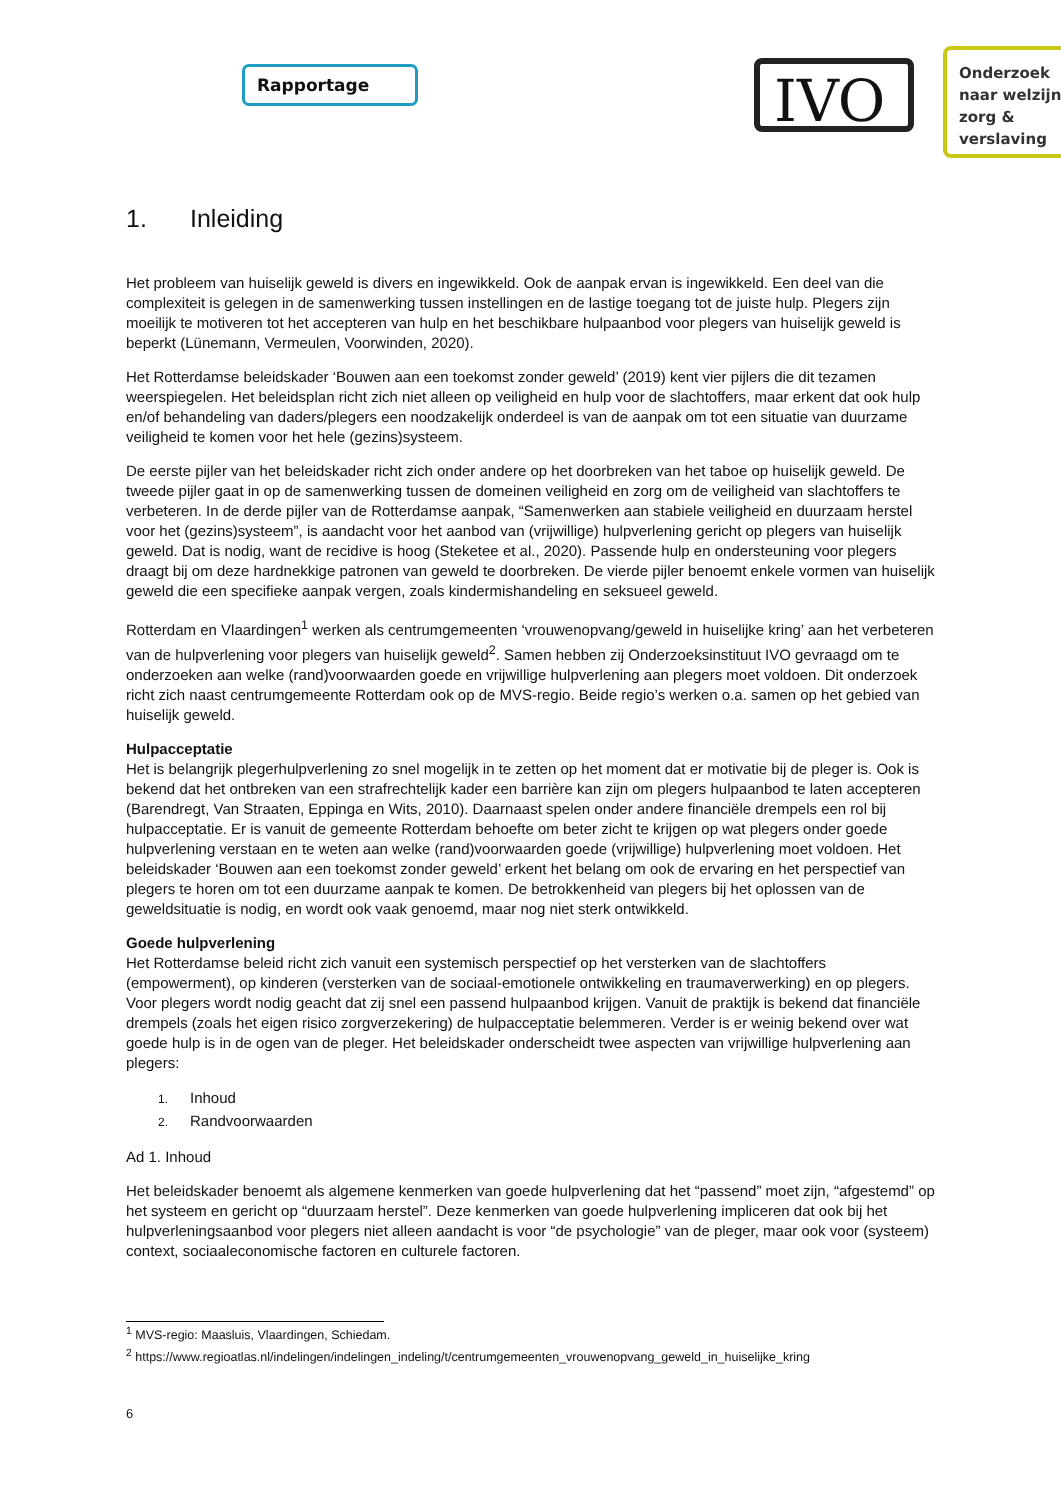Rapportage IVO
Onderzoek
naar welzijn,
zorg &
verslaving
1. Inleiding
Het probleem van huiselijk geweld is divers en ingewikkeld. Ook de aanpak ervan is ingewikkeld. Een deel van die complexiteit is gelegen in de samenwerking tussen instellingen en de lastige toegang tot de juiste hulp. Plegers zijn moeilijk te motiveren tot het accepteren van hulp en het beschikbare hulpaanbod voor plegers van huiselijk geweld is beperkt (Lünemann, Vermeulen, Voorwinden, 2020).
Het Rotterdamse beleidskader ‘Bouwen aan een toekomst zonder geweld’ (2019) kent vier pijlers die dit tezamen weerspiegelen. Het beleidsplan richt zich niet alleen op veiligheid en hulp voor de slachtoffers, maar erkent dat ook hulp en/of behandeling van daders/plegers een noodzakelijk onderdeel is van de aanpak om tot een situatie van duurzame veiligheid te komen voor het hele (gezins)systeem.
De eerste pijler van het beleidskader richt zich onder andere op het doorbreken van het taboe op huiselijk geweld. De tweede pijler gaat in op de samenwerking tussen de domeinen veiligheid en zorg om de veiligheid van slachtoffers te verbeteren. In de derde pijler van de Rotterdamse aanpak, “Samenwerken aan stabiele veiligheid en duurzaam herstel voor het (gezins)systeem”, is aandacht voor het aanbod van (vrijwillige) hulpverlening gericht op plegers van huiselijk geweld. Dat is nodig, want de recidive is hoog (Steketee et al., 2020). Passende hulp en ondersteuning voor plegers draagt bij om deze hardnekkige patronen van geweld te doorbreken. De vierde pijler benoemt enkele vormen van huiselijk geweld die een specifieke aanpak vergen, zoals kindermishandeling en seksueel geweld.
Rotterdam en Vlaardingen<sup>1</sup> werken als centrumgemeenten ‘vrouwenopvang/geweld in huiselijke kring’ aan het verbeteren van de hulpverlening voor plegers van huiselijk geweld<sup>2</sup>. Samen hebben zij Onderzoeksinstituut IVO gevraagd om te onderzoeken aan welke (rand)voorwaarden goede en vrijwillige hulpverlening aan plegers moet voldoen. Dit onderzoek richt zich naast centrumgemeente Rotterdam ook op de MVS-regio. Beide regio’s werken o.a. samen op het gebied van huiselijk geweld.
Hulpacceptatie
Het is belangrijk plegerhulpverlening zo snel mogelijk in te zetten op het moment dat er motivatie bij de pleger is. Ook is bekend dat het ontbreken van een strafrechtelijk kader een barrière kan zijn om plegers hulpaanbod te laten accepteren (Barendregt, Van Straaten, Eppinga en Wits, 2010). Daarnaast spelen onder andere financiële drempels een rol bij hulpacceptatie. Er is vanuit de gemeente Rotterdam behoefte om beter zicht te krijgen op wat plegers onder goede hulpverlening verstaan en te weten aan welke (rand)voorwaarden goede (vrijwillige) hulpverlening moet voldoen. Het beleidskader ‘Bouwen aan een toekomst zonder geweld’ erkent het belang om ook de ervaring en het perspectief van plegers te horen om tot een duurzame aanpak te komen. De betrokkenheid van plegers bij het oplossen van de geweldsituatie is nodig, en wordt ook vaak genoemd, maar nog niet sterk ontwikkeld.
Goede hulpverlening
Het Rotterdamse beleid richt zich vanuit een systemisch perspectief op het versterken van de slachtoffers (empowerment), op kinderen (versterken van de sociaal-emotionele ontwikkeling en traumaverwerking) en op plegers. Voor plegers wordt nodig geacht dat zij snel een passend hulpaanbod krijgen. Vanuit de praktijk is bekend dat financiële drempels (zoals het eigen risico zorgverzekering) de hulpacceptatie belemmeren. Verder is er weinig bekend over wat goede hulp is in de ogen van de pleger. Het beleidskader onderscheidt twee aspecten van vrijwillige hulpverlening aan plegers:
1. Inhoud
2. Randvoorwaarden
Ad 1. Inhoud
Het beleidskader benoemt als algemene kenmerken van goede hulpverlening dat het “passend” moet zijn, “afgestemd” op het systeem en gericht op “duurzaam herstel”. Deze kenmerken van goede hulpverlening impliceren dat ook bij het hulpverleningsaanbod voor plegers niet alleen aandacht is voor “de psychologie” van de pleger, maar ook voor (systeem) context, sociaaleconomische factoren en culturele factoren.
<sup>1</sup> MVS-regio: Maasluis, Vlaardingen, Schiedam.
<sup>2</sup> https://www.regioatlas.nl/indelingen/indelingen_indeling/t/centrumgemeenten_vrouwenopvang_geweld_in_huiselijke_kring
6